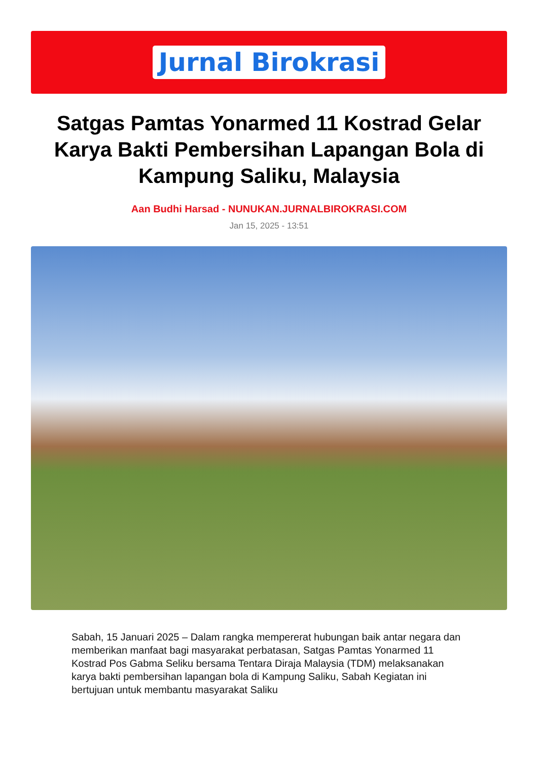Jurnal Birokrasi
Satgas Pamtas Yonarmed 11 Kostrad Gelar Karya Bakti Pembersihan Lapangan Bola di Kampung Saliku, Malaysia
Aan Budhi Harsad - NUNUKAN.JURNALBIROKRASI.COM
Jan 15, 2025 - 13:51
Sabah, 15 Januari 2025 – Dalam rangka mempererat hubungan baik antar negara dan memberikan manfaat bagi masyarakat perbatasan, Satgas Pamtas Yonarmed 11 Kostrad Pos Gabma Seliku bersama Tentara Diraja Malaysia (TDM) melaksanakan karya bakti pembersihan lapangan bola di Kampung Saliku, Sabah Kegiatan ini bertujuan untuk membantu masyarakat Saliku